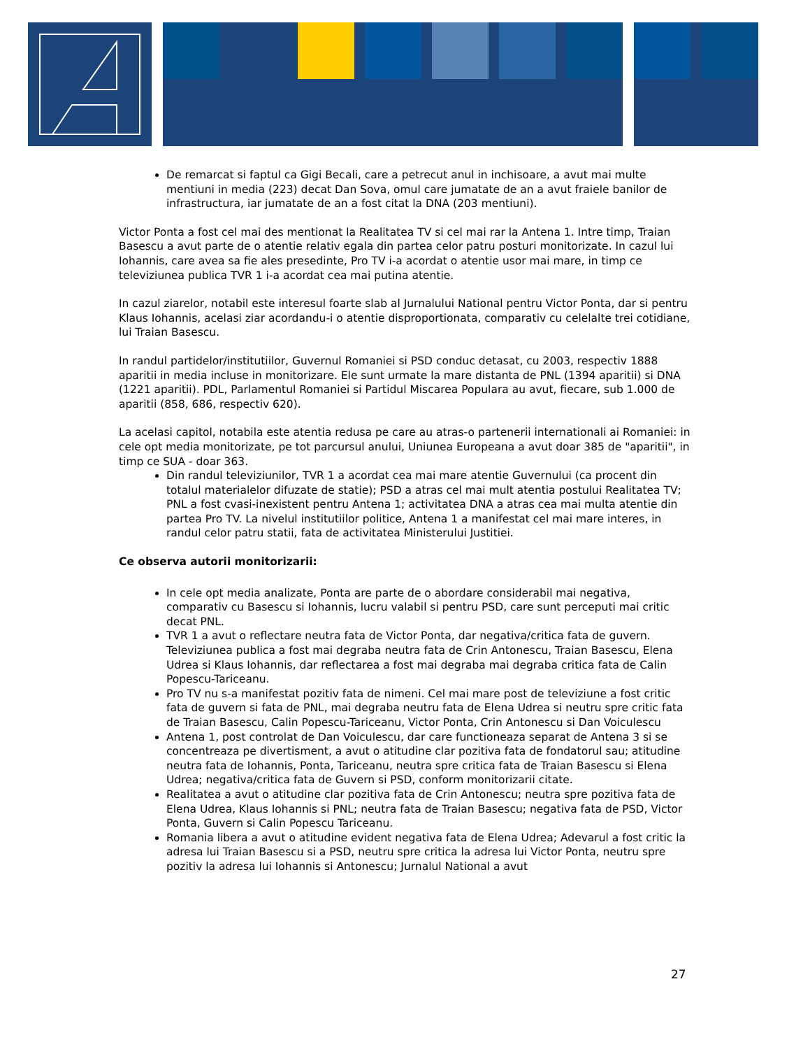De remarcat si faptul ca Gigi Becali, care a petrecut anul in inchisoare, a avut mai multe mentiuni in media (223) decat Dan Sova, omul care jumatate de an a avut fraiele banilor de infrastructura, iar jumatate de an a fost citat la DNA (203 mentiuni).
Victor Ponta a fost cel mai des mentionat la Realitatea TV si cel mai rar la Antena 1. Intre timp, Traian Basescu a avut parte de o atentie relativ egala din partea celor patru posturi monitorizate. In cazul lui Iohannis, care avea sa fie ales presedinte, Pro TV i-a acordat o atentie usor mai mare, in timp ce televiziunea publica TVR 1 i-a acordat cea mai putina atentie.
In cazul ziarelor, notabil este interesul foarte slab al Jurnalului National pentru Victor Ponta, dar si pentru Klaus Iohannis, acelasi ziar acordandu-i o atentie disproportionata, comparativ cu celelalte trei cotidiane, lui Traian Basescu.
In randul partidelor/institutiilor, Guvernul Romaniei si PSD conduc detasat, cu 2003, respectiv 1888 aparitii in media incluse in monitorizare. Ele sunt urmate la mare distanta de PNL (1394 aparitii) si DNA (1221 aparitii). PDL, Parlamentul Romaniei si Partidul Miscarea Populara au avut, fiecare, sub 1.000 de aparitii (858, 686, respectiv 620).
La acelasi capitol, notabila este atentia redusa pe care au atras-o partenerii internationali ai Romaniei: in cele opt media monitorizate, pe tot parcursul anului, Uniunea Europeana a avut doar 385 de "aparitii", in timp ce SUA - doar 363.
Din randul televiziunilor, TVR 1 a acordat cea mai mare atentie Guvernului (ca procent din totalul materialelor difuzate de statie); PSD a atras cel mai mult atentia postului Realitatea TV; PNL a fost cvasi-inexistent pentru Antena 1; activitatea DNA a atras cea mai multa atentie din partea Pro TV. La nivelul institutiilor politice, Antena 1 a manifestat cel mai mare interes, in randul celor patru statii, fata de activitatea Ministerului Justitiei.
Ce observa autorii monitorizarii:
In cele opt media analizate, Ponta are parte de o abordare considerabil mai negativa, comparativ cu Basescu si Iohannis, lucru valabil si pentru PSD, care sunt perceputi mai critic decat PNL.
TVR 1 a avut o reflectare neutra fata de Victor Ponta, dar negativa/critica fata de guvern. Televiziunea publica a fost mai degraba neutra fata de Crin Antonescu, Traian Basescu, Elena Udrea si Klaus Iohannis, dar reflectarea a fost mai degraba mai degraba critica fata de Calin Popescu-Tariceanu.
Pro TV nu s-a manifestat pozitiv fata de nimeni. Cel mai mare post de televiziune a fost critic fata de guvern si fata de PNL, mai degraba neutru fata de Elena Udrea si neutru spre critic fata de Traian Basescu, Calin Popescu-Tariceanu, Victor Ponta, Crin Antonescu si Dan Voiculescu
Antena 1, post controlat de Dan Voiculescu, dar care functioneaza separat de Antena 3 si se concentreaza pe divertisment, a avut o atitudine clar pozitiva fata de fondatorul sau; atitudine neutra fata de Iohannis, Ponta, Tariceanu, neutra spre critica fata de Traian Basescu si Elena Udrea; negativa/critica fata de Guvern si PSD, conform monitorizarii citate.
Realitatea a avut o atitudine clar pozitiva fata de Crin Antonescu; neutra spre pozitiva fata de Elena Udrea, Klaus Iohannis si PNL; neutra fata de Traian Basescu; negativa fata de PSD, Victor Ponta, Guvern si Calin Popescu Tariceanu.
Romania libera a avut o atitudine evident negativa fata de Elena Udrea; Adevarul a fost critic la adresa lui Traian Basescu si a PSD, neutru spre critica la adresa lui Victor Ponta, neutru spre pozitiv la adresa lui Iohannis si Antonescu; Jurnalul National a avut
27